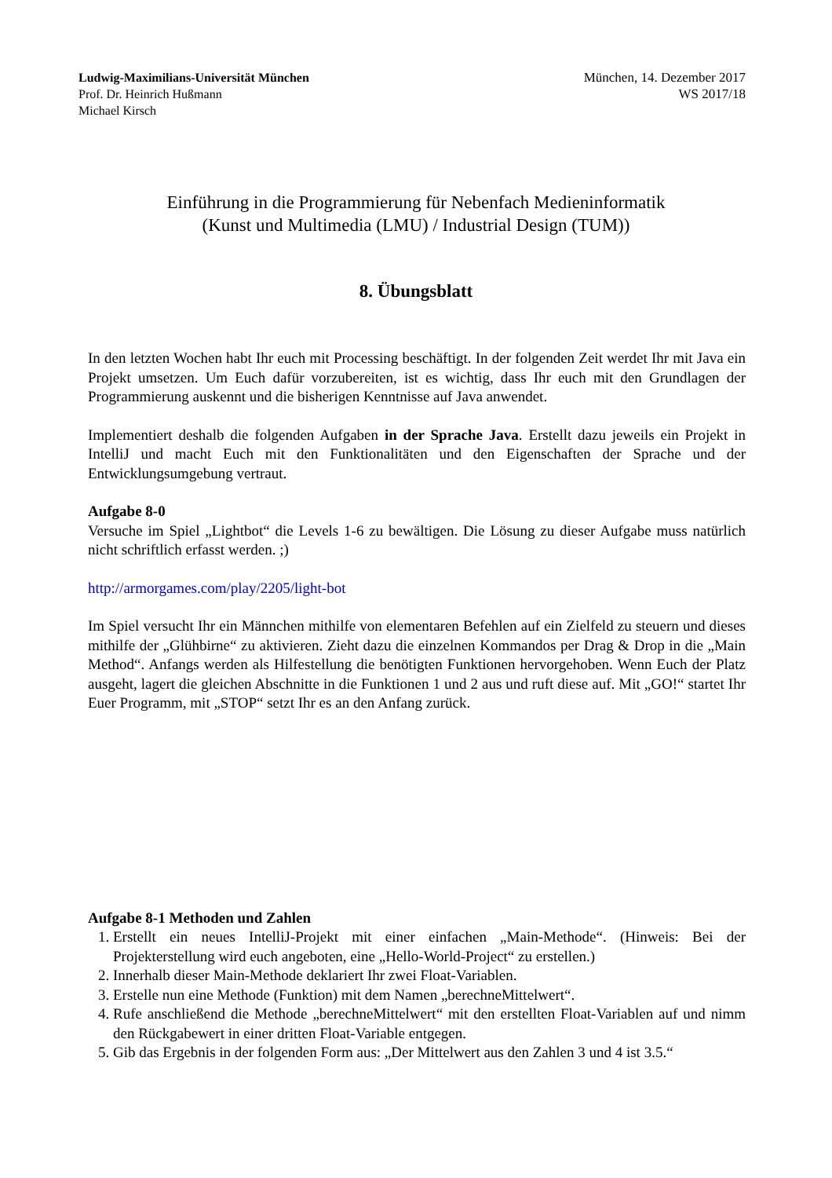Ludwig-Maximilians-Universität München
Prof. Dr. Heinrich Hußmann
Michael Kirsch
München, 14. Dezember 2017
WS 2017/18
Einführung in die Programmierung für Nebenfach Medieninformatik
(Kunst und Multimedia (LMU) / Industrial Design (TUM))
8. Übungsblatt
In den letzten Wochen habt Ihr euch mit Processing beschäftigt. In der folgenden Zeit werdet Ihr mit Java ein Projekt umsetzen. Um Euch dafür vorzubereiten, ist es wichtig, dass Ihr euch mit den Grundlagen der Programmierung auskennt und die bisherigen Kenntnisse auf Java anwendet.
Implementiert deshalb die folgenden Aufgaben in der Sprache Java. Erstellt dazu jeweils ein Projekt in IntelliJ und macht Euch mit den Funktionalitäten und den Eigenschaften der Sprache und der Entwicklungsumgebung vertraut.
Aufgabe 8-0
Versuche im Spiel „Lightbot“ die Levels 1-6 zu bewältigen. Die Lösung zu dieser Aufgabe muss natürlich nicht schriftlich erfasst werden. ;)
http://armorgames.com/play/2205/light-bot
Im Spiel versucht Ihr ein Männchen mithilfe von elementaren Befehlen auf ein Zielfeld zu steuern und dieses mithilfe der „Glühbirne“ zu aktivieren. Zieht dazu die einzelnen Kommandos per Drag & Drop in die „Main Method“. Anfangs werden als Hilfestellung die benötigten Funktionen hervorgehoben. Wenn Euch der Platz ausgeht, lagert die gleichen Abschnitte in die Funktionen 1 und 2 aus und ruft diese auf. Mit „GO!“ startet Ihr Euer Programm, mit „STOP“ setzt Ihr es an den Anfang zurück.
Aufgabe 8-1 Methoden und Zahlen
1. Erstellt ein neues IntelliJ-Projekt mit einer einfachen „Main-Methode“. (Hinweis: Bei der Projekterstellung wird euch angeboten, eine „Hello-World-Project“ zu erstellen.)
2. Innerhalb dieser Main-Methode deklariert Ihr zwei Float-Variablen.
3. Erstelle nun eine Methode (Funktion) mit dem Namen „berechneMittelwert“.
4. Rufe anschließend die Methode „berechneMittelwert“ mit den erstellten Float-Variablen auf und nimm den Rückgabewert in einer dritten Float-Variable entgegen.
5. Gib das Ergebnis in der folgenden Form aus: „Der Mittelwert aus den Zahlen 3 und 4 ist 3.5.“